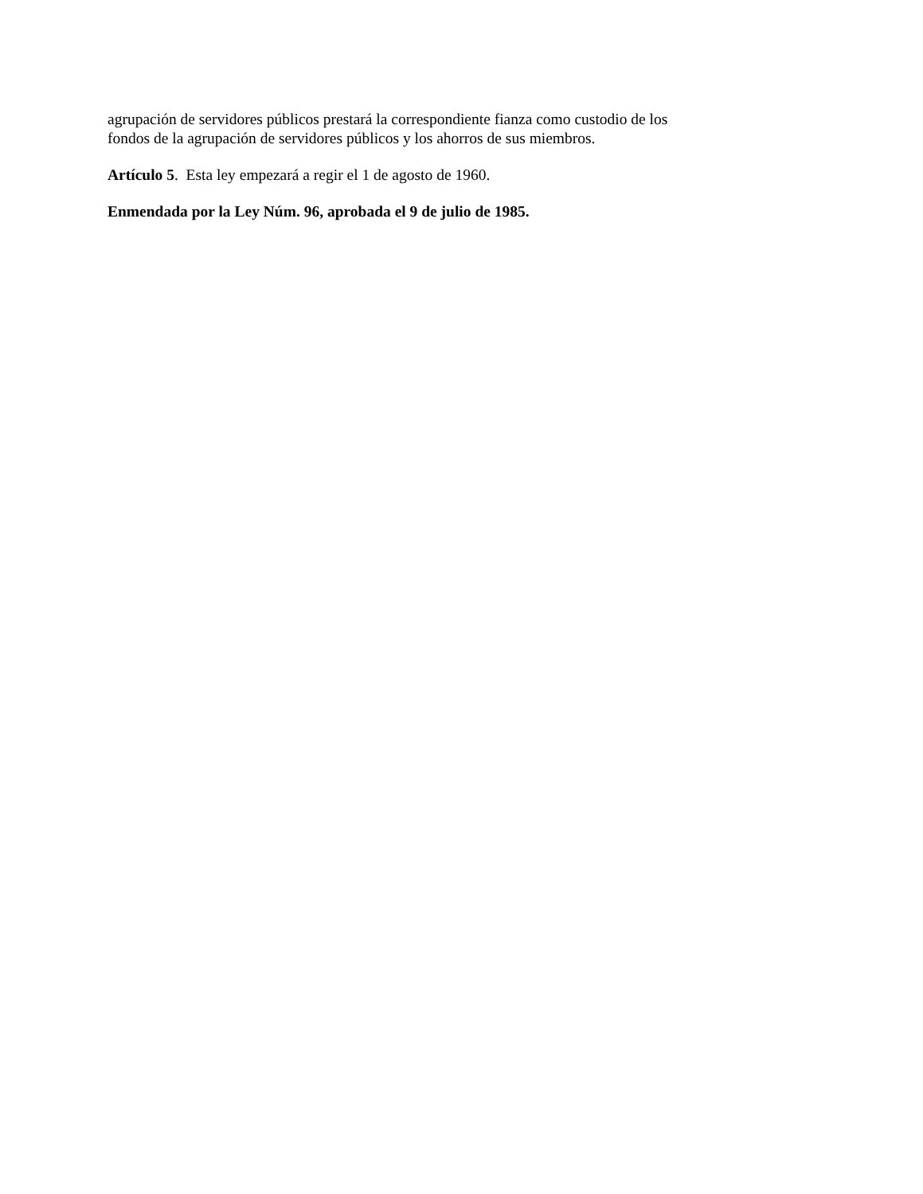agrupación de servidores públicos prestará la correspondiente fianza como custodio de los
fondos de la agrupación de servidores públicos y los ahorros de sus miembros.
Artículo 5. Esta ley empezará a regir el 1 de agosto de 1960.
Enmendada por la Ley Núm. 96, aprobada el 9 de julio de 1985.